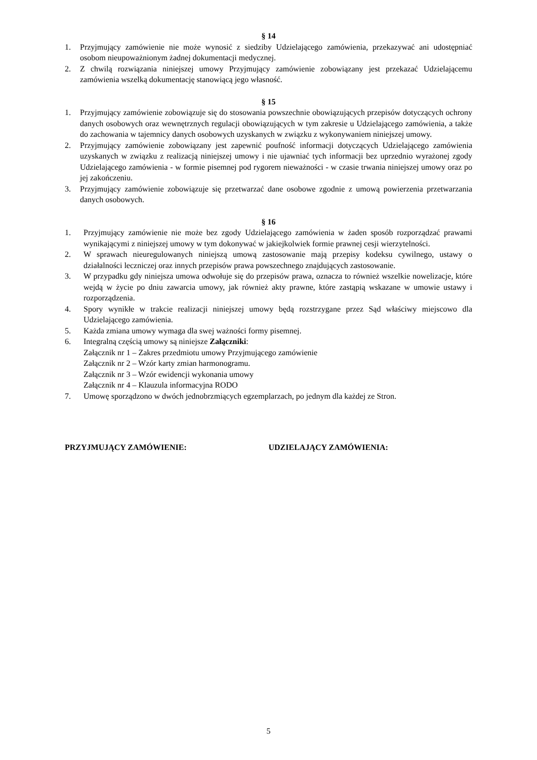§ 14
1. Przyjmujący zamówienie nie może wynosić z siedziby Udzielającego zamówienia, przekazywać ani udostępniać osobom nieupoważnionym żadnej dokumentacji medycznej.
2. Z chwilą rozwiązania niniejszej umowy Przyjmujący zamówienie zobowiązany jest przekazać Udzielającemu zamówienia wszelką dokumentację stanowiącą jego własność.
§ 15
1. Przyjmujący zamówienie zobowiązuje się do stosowania powszechnie obowiązujących przepisów dotyczących ochrony danych osobowych oraz wewnętrznych regulacji obowiązujących w tym zakresie u Udzielającego zamówienia, a także do zachowania w tajemnicy danych osobowych uzyskanych w związku z wykonywaniem niniejszej umowy.
2. Przyjmujący zamówienie zobowiązany jest zapewnić poufność informacji dotyczących Udzielającego zamówienia uzyskanych w związku z realizacją niniejszej umowy i nie ujawniać tych informacji bez uprzednio wyrażonej zgody Udzielającego zamówienia - w formie pisemnej pod rygorem nieważności - w czasie trwania niniejszej umowy oraz po jej zakończeniu.
3. Przyjmujący zamówienie zobowiązuje się przetwarzać dane osobowe zgodnie z umową powierzenia przetwarzania danych osobowych.
§ 16
1. Przyjmujący zamówienie nie może bez zgody Udzielającego zamówienia w żaden sposób rozporządzać prawami wynikającymi z niniejszej umowy w tym dokonywać w jakiejkolwiek formie prawnej cesji wierzytelności.
2. W sprawach nieuregulowanych niniejszą umową zastosowanie mają przepisy kodeksu cywilnego, ustawy o działalności leczniczej oraz innych przepisów prawa powszechnego znajdujących zastosowanie.
3. W przypadku gdy niniejsza umowa odwołuje się do przepisów prawa, oznacza to również wszelkie nowelizacje, które wejdą w życie po dniu zawarcia umowy, jak również akty prawne, które zastąpią wskazane w umowie ustawy i rozporządzenia.
4. Spory wynikłe w trakcie realizacji niniejszej umowy będą rozstrzygane przez Sąd właściwy miejscowo dla Udzielającego zamówienia.
5. Każda zmiana umowy wymaga dla swej ważności formy pisemnej.
6. Integralną częścią umowy są niniejsze Załączniki:
Załącznik nr 1 – Zakres przedmiotu umowy Przyjmującego zamówienie
Załącznik nr 2 – Wzór karty zmian harmonogramu.
Załącznik nr 3 – Wzór ewidencji wykonania umowy
Załącznik nr 4 – Klauzula informacyjna RODO
7. Umowę sporządzono w dwóch jednobrzmiących egzemplarzach, po jednym dla każdej ze Stron.
PRZYJMUJĄCY ZAMÓWIENIE: UDZIELAJĄCY ZAMÓWIENIA:
5